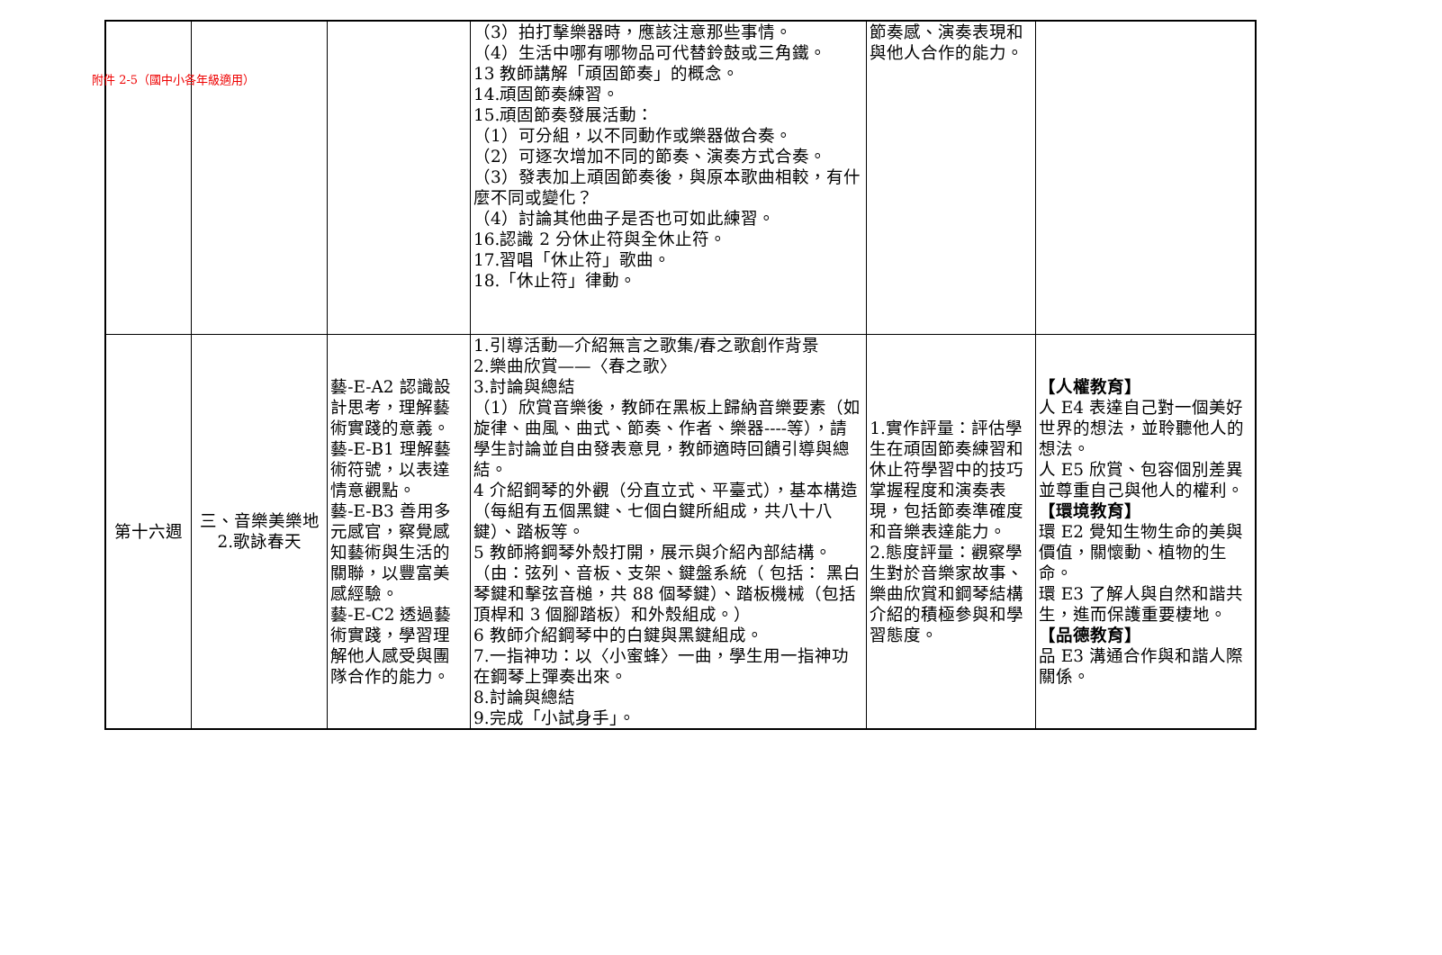附件 2-5（國中小各年級適用）
| | | | （3）拍打擊樂器時，應該注意那些事情。 （4）生活中哪有哪物品可代替鈴鼓或三角鐵。 13 教師講解「頑固節奏」的概念。 14.頑固節奏練習。 15.頑固節奏發展活動： （1）可分組，以不同動作或樂器做合奏。 （2）可逐次增加不同的節奏、演奏方式合奏。 （3）發表加上頑固節奏後，與原本歌曲相較，有什麼不同或變化？ （4）討論其他曲子是否也可如此練習。 16.認識 2 分休止符與全休止符。 17.習唱「休止符」歌曲。 18.「休止符」律動。 | 節奏感、演奏表現和與他人合作的能力。 | |
| 第十六週 | 三、音樂美樂地 2.歌詠春天 | 藝-E-A2 認識設計思考，理解藝術實踐的意義。 藝-E-B1 理解藝術符號，以表達情意觀點。 藝-E-B3 善用多元感官，察覺感知藝術與生活的關聯，以豐富美感經驗。 藝-E-C2 透過藝術實踐，學習理解他人感受與團隊合作的能力。 | 1.引導活動—介紹無言之歌集/春之歌創作背景 2.樂曲欣賞——〈春之歌〉 3.討論與總結 （1）欣賞音樂後，教師在黑板上歸納音樂要素（如旋律、曲風、曲式、節奏、作者、樂器----等），請學生討論並自由發表意見，教師適時回饋引導與總結。 4 介紹鋼琴的外觀（分直立式、平臺式），基本構造（每組有五個黑鍵、七個白鍵所組成，共八十八鍵）、踏板等。 5 教師將鋼琴外殼打開，展示與介紹內部結構。（由：弦列、音板、支架、鍵盤系統（ 包括： 黑白琴鍵和擊弦音槌，共 88 個琴鍵）、踏板機械（包括頂桿和 3 個腳踏板）和外殼組成。） 6 教師介紹鋼琴中的白鍵與黑鍵組成。 7.一指神功：以〈小蜜蜂〉一曲，學生用一指神功在鋼琴上彈奏出來。 8.討論與總結 9.完成「小試身手」。 | 1.實作評量：評估學生在頑固節奏練習和休止符學習中的技巧掌握程度和演奏表現，包括節奏準確度和音樂表達能力。 2.態度評量：觀察學生對於音樂家故事、樂曲欣賞和鋼琴結構介紹的積極參與和學習態度。 | 【人權教育】 人 E4 表達自己對一個美好世界的想法，並聆聽他人的想法。 人 E5 欣賞、包容個別差異並尊重自己與他人的權利。 【環境教育】 環 E2 覺知生物生命的美與價值，關懷動、植物的生命。 環 E3 了解人與自然和諧共生，進而保護重要棲地。 【品德教育】 品 E3 溝通合作與和諧人際關係。 |